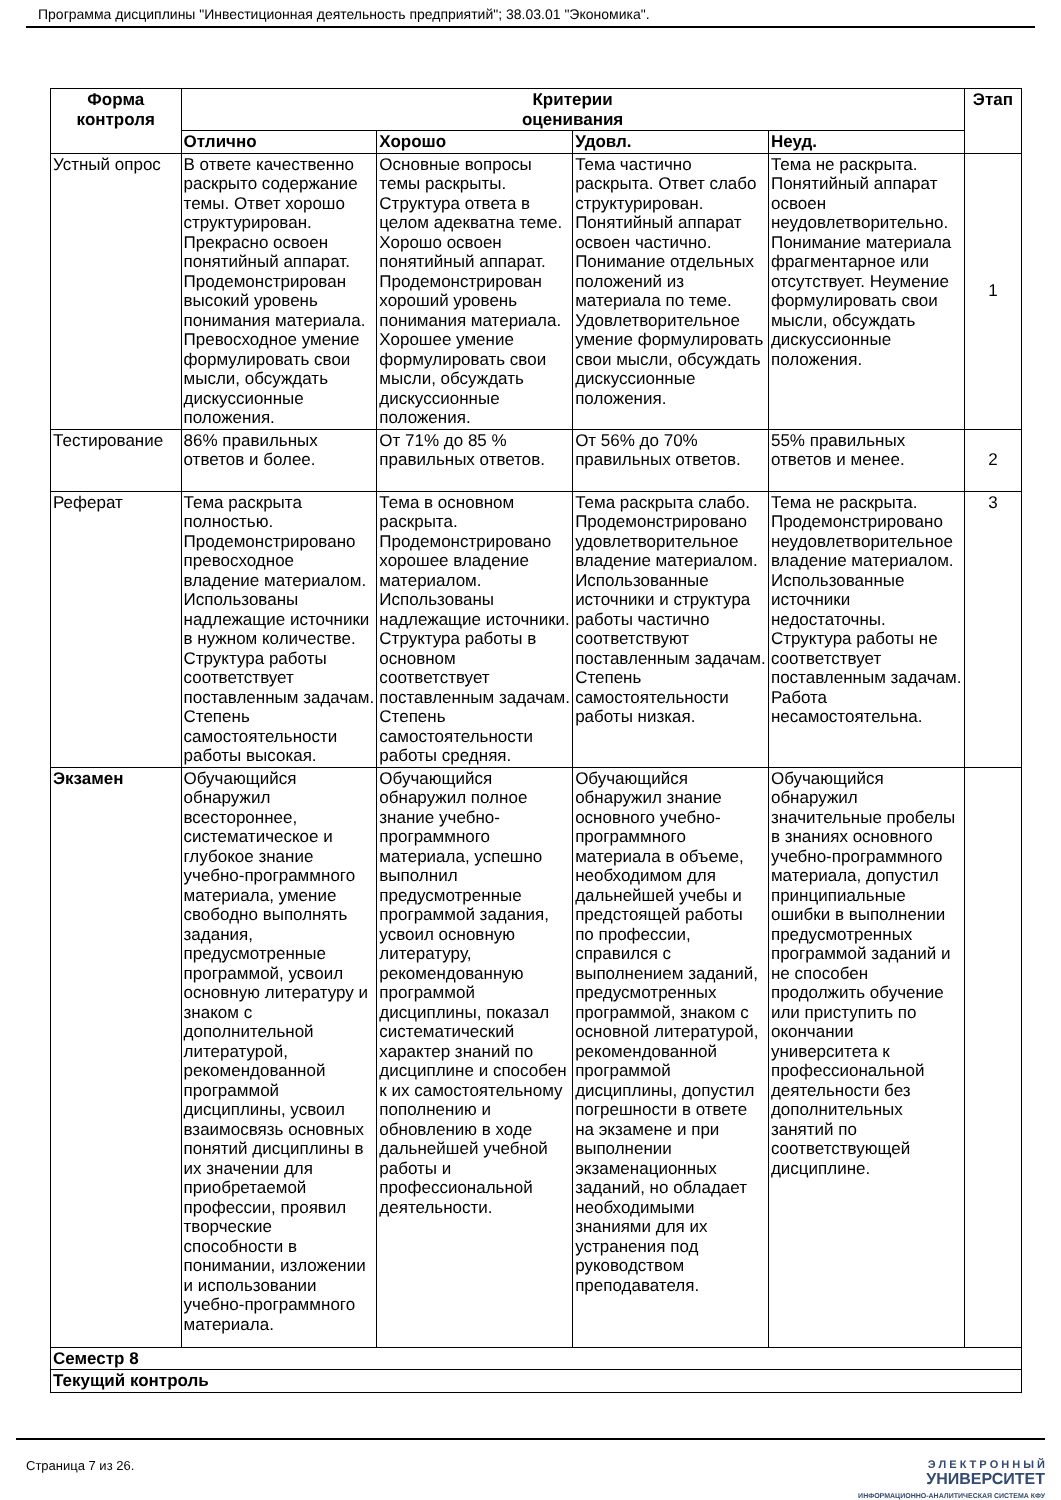Программа дисциплины "Инвестиционная деятельность предприятий"; 38.03.01 "Экономика".
| Форма контроля | Критерии оценивания | | | | Этап |
| --- | --- | --- | --- | --- | --- |
| | Отлично | Хорошо | Удовл. | Неуд. | |
| Устный опрос | В ответе качественно раскрыто содержание темы. Ответ хорошо структурирован. Прекрасно освоен понятийный аппарат. Продемонстрирован высокий уровень понимания материала. Превосходное умение формулировать свои мысли, обсуждать дискуссионные положения. | Основные вопросы темы раскрыты. Структура ответа в целом адекватна теме. Хорошо освоен понятийный аппарат. Продемонстрирован хороший уровень понимания материала. Хорошее умение формулировать свои мысли, обсуждать дискуссионные положения. | Тема частично раскрыта. Ответ слабо структурирован. Понятийный аппарат освоен частично. Понимание отдельных положений из материала по теме. Удовлетворительное умение формулировать свои мысли, обсуждать дискуссионные положения. | Тема не раскрыта. Понятийный аппарат освоен неудовлетворительно. Понимание материала фрагментарное или отсутствует. Неумение формулировать свои мысли, обсуждать дискуссионные положения. | 1 |
| Тестирование | 86% правильных ответов и более. | От 71% до 85 % правильных ответов. | От 56% до 70% правильных ответов. | 55% правильных ответов и менее. | 2 |
| Реферат | Тема раскрыта полностью. Продемонстрировано превосходное владение материалом. Использованы надлежащие источники в нужном количестве. Структура работы соответствует поставленным задачам. Степень самостоятельности работы высокая. | Тема в основном раскрыта. Продемонстрировано хорошее владение материалом. Использованы надлежащие источники. Структура работы в основном соответствует поставленным задачам. Степень самостоятельности работы средняя. | Тема раскрыта слабо. Продемонстрировано удовлетворительное владение материалом. Использованные источники и структура работы частично соответствуют поставленным задачам. Степень самостоятельности работы низкая. | Тема не раскрыта. Продемонстрировано неудовлетворительное владение материалом. Использованные источники недостаточны. Структура работы не соответствует поставленным задачам. Работа несамостоятельна. | 3 |
| Экзамен | Обучающийся обнаружил всестороннее, систематическое и глубокое знание учебно-программного материала, умение свободно выполнять задания, предусмотренные программой, усвоил основную литературу и знаком с дополнительной литературой, рекомендованной программой дисциплины, усвоил взаимосвязь основных понятий дисциплины в их значении для приобретаемой профессии, проявил творческие способности в понимании, изложении и использовании учебно-программного материала. | Обучающийся обнаружил полное знание учебно-программного материала, успешно выполнил предусмотренные программой задания, усвоил основную литературу, рекомендованную программой дисциплины, показал систематический характер знаний по дисциплине и способен к их самостоятельному пополнению и обновлению в ходе дальнейшей учебной работы и профессиональной деятельности. | Обучающийся обнаружил знание основного учебно-программного материала в объеме, необходимом для дальнейшей учебы и предстоящей работы по профессии, справился с выполнением заданий, предусмотренных программой, знаком с основной литературой, рекомендованной программой дисциплины, допустил погрешности в ответе на экзамене и при выполнении экзаменационных заданий, но обладает необходимыми знаниями для их устранения под руководством преподавателя. | Обучающийся обнаружил значительные пробелы в знаниях основного учебно-программного материала, допустил принципиальные ошибки в выполнении предусмотренных программой заданий и не способен продолжить обучение или приступить по окончании университета к профессиональной деятельности без дополнительных занятий по соответствующей дисциплине. | |
| Семестр 8 | | | | | |
| Текущий контроль | | | | | |
Страница 7 из 26.
Э Л Е К Т Р О Н Н Ы Й
УНИВЕРСИТЕТ
ИНФОРМАЦИОННО-АНАЛИТИЧЕСКАЯ СИСТЕМА КФУ